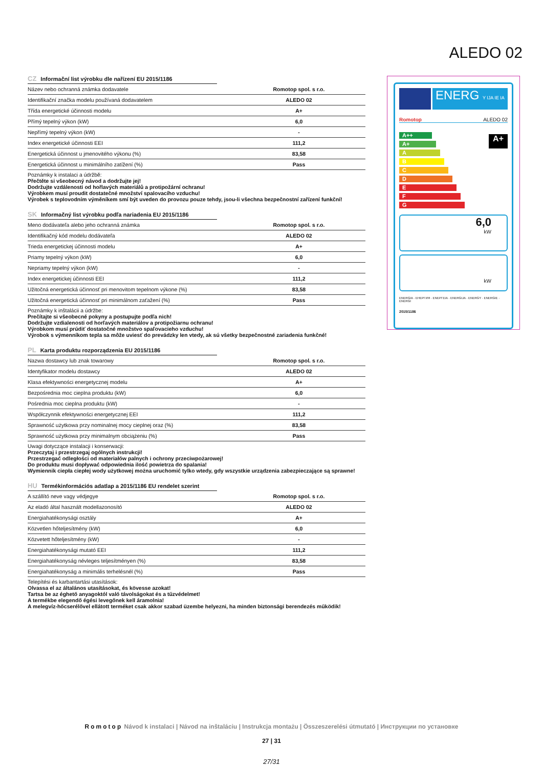ALEDO 02
CZ Informační list výrobku dle nařízení EU 2015/1186
| Název nebo ochranná známka dodavatele | Romotop spol. s r.o. |
| Identifikační značka modelu používaná dodavatelem | ALEDO 02 |
| Třída energetické účinnosti modelu | A+ |
| Přímý tepelný výkon (kW) | 6,0 |
| Nepřímý tepelný výkon (kW) | - |
| Index energetické účinnosti EEI | 111,2 |
| Energetická účinnost u jmenovitého výkonu (%) | 83,58 |
| Energetická účinnost u minimálního zatížení (%) | Pass |
Poznámky k instalaci a údržbě:
Přečtěte si všeobecný návod a dodržujte jej!
Dodržujte vzdálenosti od hořlavých materiálů a protipožární ochranu!
Výrobkem musí proudit dostatečné množství spalovacího vzduchu!
Výrobek s teplovodním výměníkem smí být uveden do provozu pouze tehdy, jsou-li všechna bezpečnostní zařízení funkční!
SK Informačný list výrobku podľa nariadenia EU 2015/1186
| Meno dodávateľa alebo jeho ochranná známka | Romotop spol. s r.o. |
| Identifikačný kód modelu dodávateľa | ALEDO 02 |
| Trieda energetickej účinnosti modelu | A+ |
| Priamy tepelný výkon (kW) | 6,0 |
| Nepriamy tepelný výkon (kW) | - |
| Index energetickej účinnosti EEI | 111,2 |
| Užitočná energetická účinnosť pri menovitom tepelnom výkone (%) | 83,58 |
| Užitočná energetická účinnosť pri minimálnom zaťažení (%) | Pass |
Poznámky k inštalácii a údržbe:
Prečítajte si všeobecné pokyny a postupujte podľa nich!
Dodržujte vzdialenosti od horľavých materiálov a protipožiarnu ochranu!
Výrobkom musí prúdiť dostatočné množstvo spaľovacieho vzduchu!
Výrobok s výmenníkom tepla sa môže uviesť do prevádzky len vtedy, ak sú všetky bezpečnostné zariadenia funkčné!
PL Karta produktu rozporządzenia EU 2015/1186
| Nazwa dostawcy lub znak towarowy | Romotop spol. s r.o. |
| Identyfikator modelu dostawcy | ALEDO 02 |
| Klasa efektywności energetycznej modelu | A+ |
| Bezpośrednia moc cieplna produktu (kW) | 6,0 |
| Pośrednia moc cieplna produktu (kW) | - |
| Współczynnik efektywności energetycznej EEI | 111,2 |
| Sprawność użytkowa przy nominalnej mocy cieplnej oraz (%) | 83,58 |
| Sprawność użytkowa przy minimalnym obciążeniu (%) | Pass |
Uwagi dotyczące instalacji i konserwacji:
Przeczytaj i przestrzegaj ogólnych instrukcji!
Przestrzegać odległości od materiałów palnych i ochrony przeciwpożarowej!
Do produktu musi dopływać odpowiednia ilość powietrza do spalania!
Wymiennik ciepła ciepłej wody użytkowej można uruchomić tylko wtedy, gdy wszystkie urządzenia zabezpieczające są sprawne!
HU Termékinformációs adatlap a 2015/1186 EU rendelet szerint
| A szállító neve vagy védjegye | Romotop spol. s r.o. |
| Az eladó által használt modellazonosító | ALEDO 02 |
| Energiahatékonysági osztály | A+ |
| Közvetlen hőteljesítmény (kW) | 6,0 |
| Közvetett hőteljesítmény (kW) | - |
| Energiahatékonysági mutató EEI | 111,2 |
| Energiahatékonyság névleges teljesítményen (%) | 83,58 |
| Energiahatékonyság a minimális terhelésnél (%) | Pass |
Telepítési és karbantartási utasítások:
Olvassa el az általános utasításokat, és kövesse azokat!
Tartsa be az éghető anyagoktól való távolságokat és a tűzvédelmet!
A termékbe elegendő égési levegőnek kell áramolnia!
A melegvíz-hőcserélővel ellátott terméket csak akkor szabad üzembe helyezni, ha minden biztonsági berendezés működik!
ENERG Y IJA IE IA
Romotop ALEDO 02
A++
A+
A
B
C
D
E
F
G
A+
6,0
kW
kW
ENERGIA · ЕНЕРГИЯ · ΕΝΕΡΓΕΙΑ · ENERGIJA · ENERGY · ENERGIE · ENERGI
2015/1186
Romotop Návod k instalaci | Návod na inštaláciu | Instrukcja montażu | Összeszerelési útmutató | Инструкции по установке
27 | 31
27/31